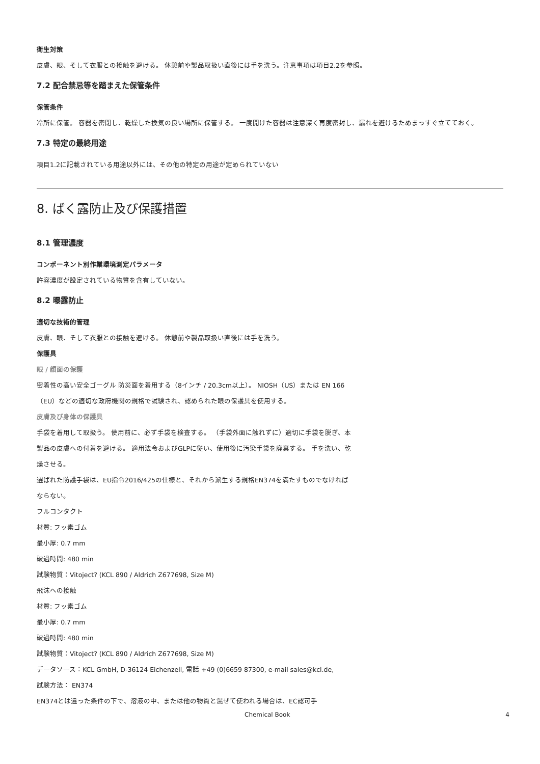衛生対策
皮膚、眼、そして衣服との接触を避ける。 休憩前や製品取扱い直後には手を洗う。注意事項は項目2.2を参照。
7.2 配合禁忌等を踏まえた保管条件
保管条件
冷所に保管。 容器を密閉し、乾燥した換気の良い場所に保管する。 一度開けた容器は注意深く再度密封し、漏れを避けるためまっすぐ立てておく。
7.3 特定の最終用途
項目1.2に記載されている用途以外には、その他の特定の用途が定められていない
8. ばく露防止及び保護措置
8.1 管理濃度
コンポーネント別作業環境測定パラメータ
許容濃度が設定されている物質を含有していない。
8.2 曝露防止
適切な技術的管理
皮膚、眼、そして衣服との接触を避ける。 休憩前や製品取扱い直後には手を洗う。
保護具
眼 / 顔面の保護
密着性の高い安全ゴーグル 防災面を着用する（8インチ / 20.3cm以上）。 NIOSH（US）または EN 166（EU）などの適切な政府機関の規格で試験され、認められた眼の保護具を使用する。
皮膚及び身体の保護具
手袋を着用して取扱う。 使用前に、必ず手袋を検査する。 （手袋外面に触れずに）適切に手袋を脱ぎ、本製品の皮膚への付着を避ける。 適用法令およびGLPに従い、使用後に汚染手袋を廃棄する。 手を洗い、乾燥させる。
選ばれた防護手袋は、EU指令2016/425の仕様と、それから派生する規格EN374を満たすものでなければならない。
フルコンタクト
材質: フッ素ゴム
最小厚: 0.7 mm
破過時間: 480 min
試験物質：Vitoject? (KCL 890 / Aldrich Z677698, Size M)
飛沫への接触
材質: フッ素ゴム
最小厚: 0.7 mm
破過時間: 480 min
試験物質：Vitoject? (KCL 890 / Aldrich Z677698, Size M)
データソース：KCL GmbH, D-36124 Eichenzell, 電話 +49 (0)6659 87300, e-mail sales@kcl.de,
試験方法： EN374
EN374とは違った条件の下で、溶液の中、または他の物質と混ぜて使われる場合は、EC認可手
Chemical Book 4